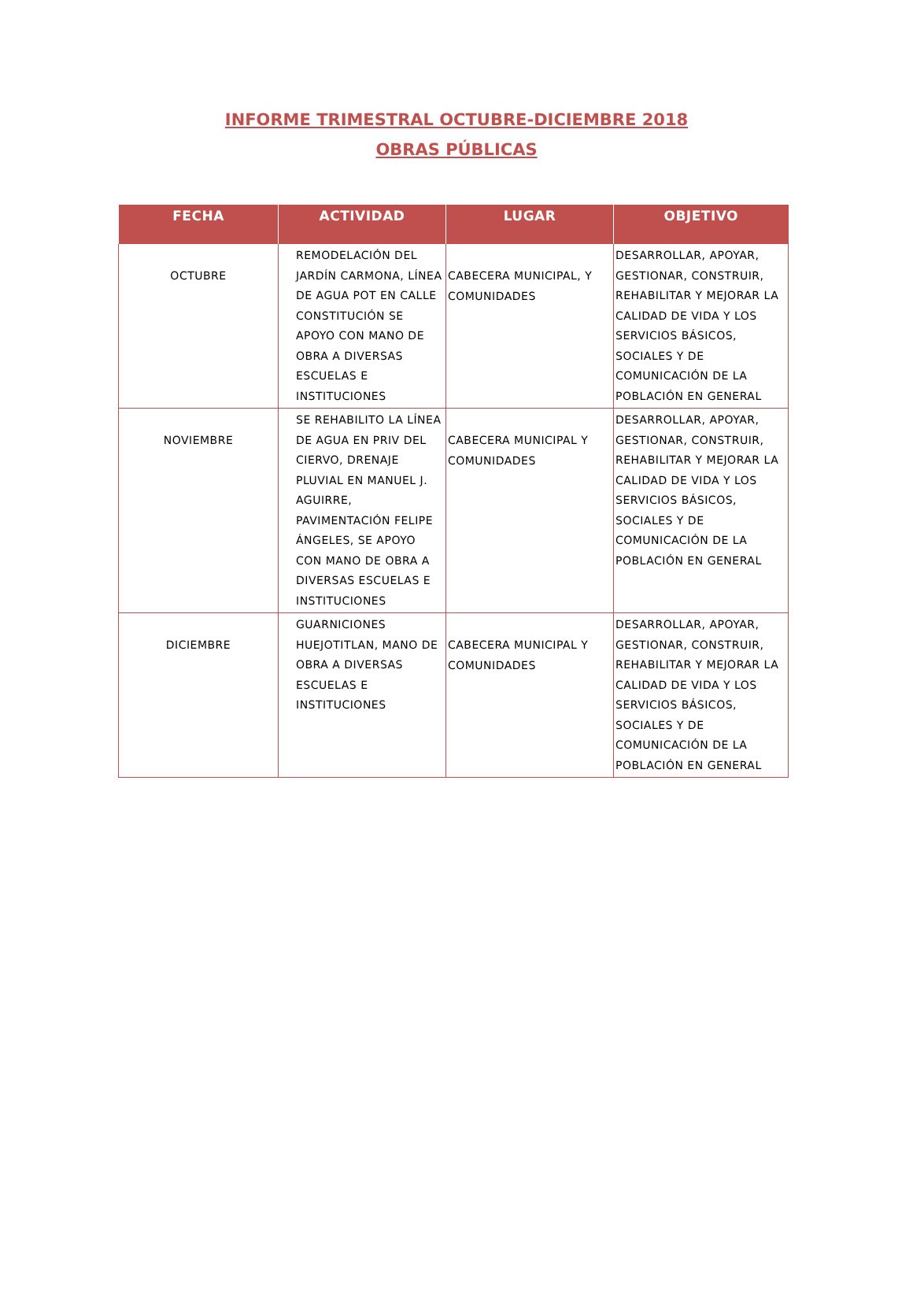INFORME TRIMESTRAL OCTUBRE-DICIEMBRE 2018
OBRAS PÚBLICAS
| FECHA | ACTIVIDAD | LUGAR | OBJETIVO |
| --- | --- | --- | --- |
| OCTUBRE | REMODELACIÓN DEL JARDÍN CARMONA, LÍNEA DE AGUA POT EN CALLE CONSTITUCIÓN SE APOYO CON MANO DE OBRA A DIVERSAS ESCUELAS E INSTITUCIONES | CABECERA MUNICIPAL, Y COMUNIDADES | DESARROLLAR, APOYAR, GESTIONAR, CONSTRUIR, REHABILITAR Y MEJORAR LA CALIDAD DE VIDA Y LOS SERVICIOS BÁSICOS, SOCIALES Y DE COMUNICACIÓN DE LA POBLACIÓN EN GENERAL |
| NOVIEMBRE | SE REHABILITO LA LÍNEA DE AGUA EN PRIV DEL CIERVO, DRENAJE PLUVIAL EN MANUEL J. AGUIRRE, PAVIMENTACIÓN FELIPE ÁNGELES, SE APOYO CON MANO DE OBRA A DIVERSAS ESCUELAS E INSTITUCIONES | CABECERA MUNICIPAL Y COMUNIDADES | DESARROLLAR, APOYAR, GESTIONAR, CONSTRUIR, REHABILITAR Y MEJORAR LA CALIDAD DE VIDA Y LOS SERVICIOS BÁSICOS, SOCIALES Y DE COMUNICACIÓN DE LA POBLACIÓN EN GENERAL |
| DICIEMBRE | GUARNICIONES HUEJOTITLAN, MANO DE OBRA A DIVERSAS ESCUELAS E INSTITUCIONES | CABECERA MUNICIPAL Y COMUNIDADES | DESARROLLAR, APOYAR, GESTIONAR, CONSTRUIR, REHABILITAR Y MEJORAR LA CALIDAD DE VIDA Y LOS SERVICIOS BÁSICOS, SOCIALES Y DE COMUNICACIÓN DE LA POBLACIÓN EN GENERAL |